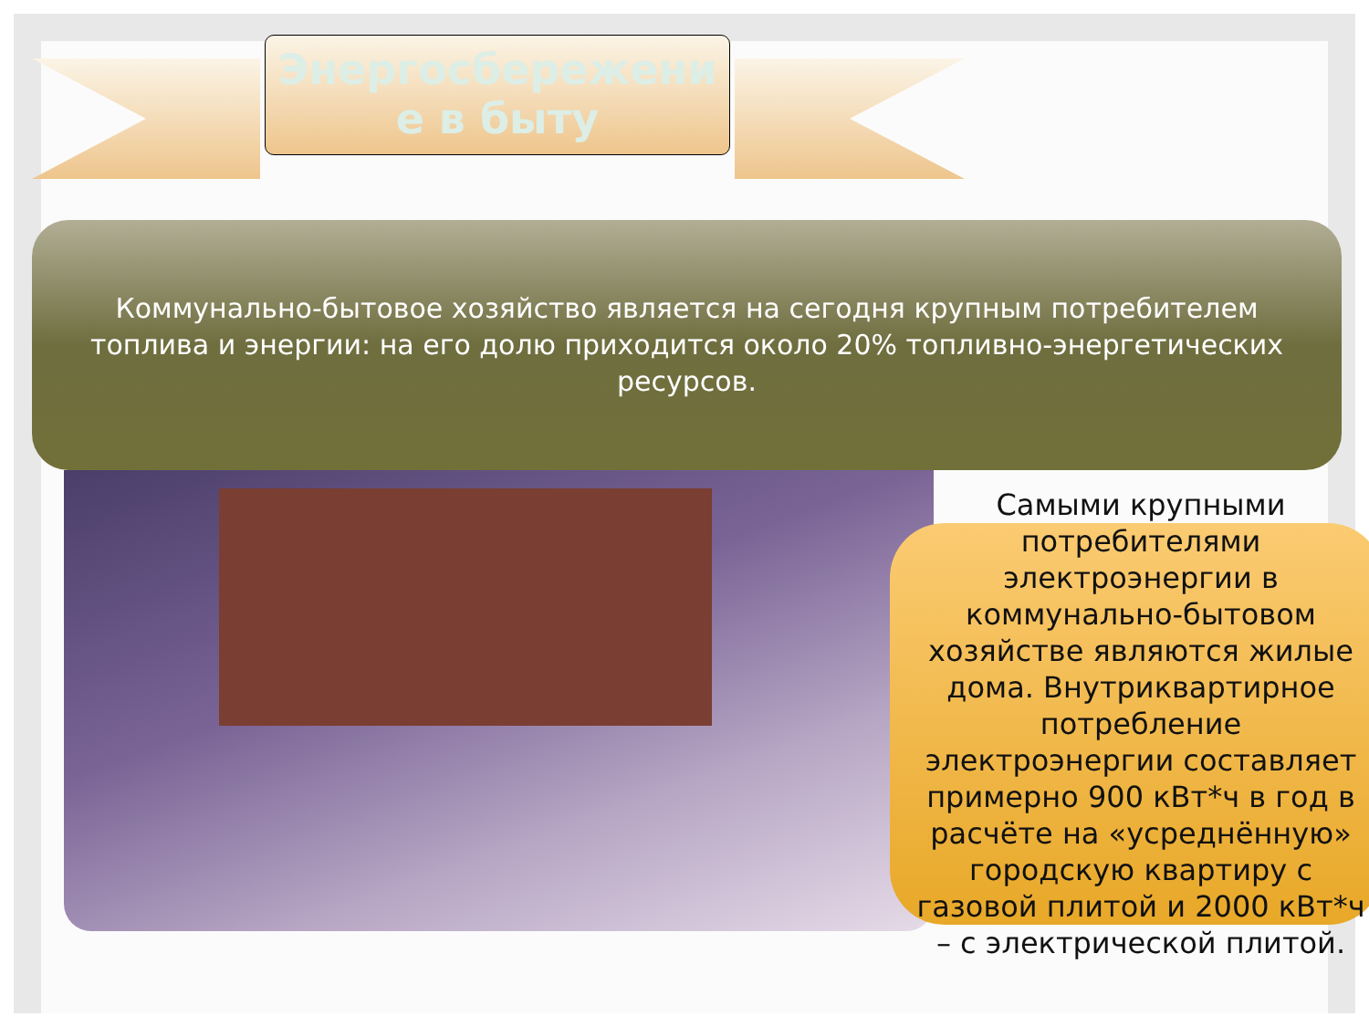Энергосбережени
е в быту
Коммунально-бытовое хозяйство является на сегодня крупным потребителем топлива и энергии: на его долю приходится около 20% топливно-энергетических ресурсов.
Самыми крупными потребителями электроэнергии в коммунально-бытовом хозяйстве являются жилые дома. Внутриквартирное потребление электроэнергии составляет примерно 900 кВт*ч в год в расчёте на «усреднённую» городскую квартиру с газовой плитой и 2000 кВт*ч – с электрической плитой.